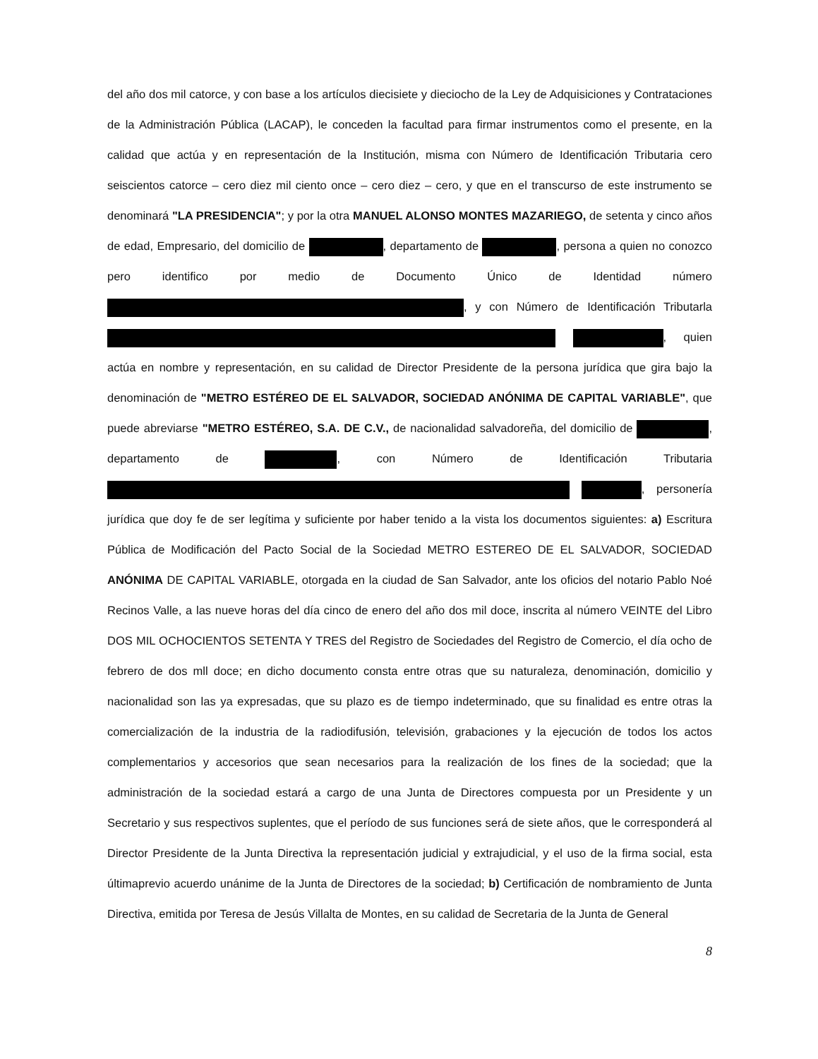del año dos mil catorce, y con base a los artículos diecisiete y dieciocho de la Ley de Adquisiciones y Contrataciones de la Administración Pública (LACAP), le conceden la facultad para firmar instrumentos como el presente, en la calidad que actúa y en representación de la Institución, misma con Número de Identificación Tributaria cero seiscientos catorce – cero diez mil ciento once – cero diez – cero, y que en el transcurso de este instrumento se denominará "LA PRESIDENCIA"; y por la otra MANUEL ALONSO MONTES MAZARIEGO, de setenta y cinco años de edad, Empresario, del domicilio de , departamento de , persona a quien no conozco pero identifico por medio de Documento Único de Identidad número , y con Número de Identificación Tributarla , quien actúa en nombre y representación, en su calidad de Director Presidente de la persona jurídica que gira bajo la denominación de "METRO ESTÉREO DE EL SALVADOR, SOCIEDAD ANÓNIMA DE CAPITAL VARIABLE", que puede abreviarse "METRO ESTÉREO, S.A. DE C.V., de nacionalidad salvadoreña, del domicilio de , departamento de , con Número de Identificación Tributaria , personería jurídica que doy fe de ser legítima y suficiente por haber tenido a la vista los documentos siguientes: a) Escritura Pública de Modificación del Pacto Social de la Sociedad METRO ESTEREO DE EL SALVADOR, SOCIEDAD ANÓNIMA DE CAPITAL VARIABLE, otorgada en la ciudad de San Salvador, ante los oficios del notario Pablo Noé Recinos Valle, a las nueve horas del día cinco de enero del año dos mil doce, inscrita al número VEINTE del Libro DOS MIL OCHOCIENTOS SETENTA Y TRES del Registro de Sociedades del Registro de Comercio, el día ocho de febrero de dos mll doce; en dicho documento consta entre otras que su naturaleza, denominación, domicilio y nacionalidad son las ya expresadas, que su plazo es de tiempo indeterminado, que su finalidad es entre otras la comercialización de la industria de la radiodifusión, televisión, grabaciones y la ejecución de todos los actos complementarios y accesorios que sean necesarios para la realización de los fines de la sociedad; que la administración de la sociedad estará a cargo de una Junta de Directores compuesta por un Presidente y un Secretario y sus respectivos suplentes, que el período de sus funciones será de siete años, que le corresponderá al Director Presidente de la Junta Directiva la representación judicial y extrajudicial, y el uso de la firma social, esta últimaprevio acuerdo unánime de la Junta de Directores de la sociedad; b) Certificación de nombramiento de Junta Directiva, emitida por Teresa de Jesús Villalta de Montes, en su calidad de Secretaria de la Junta de General
8